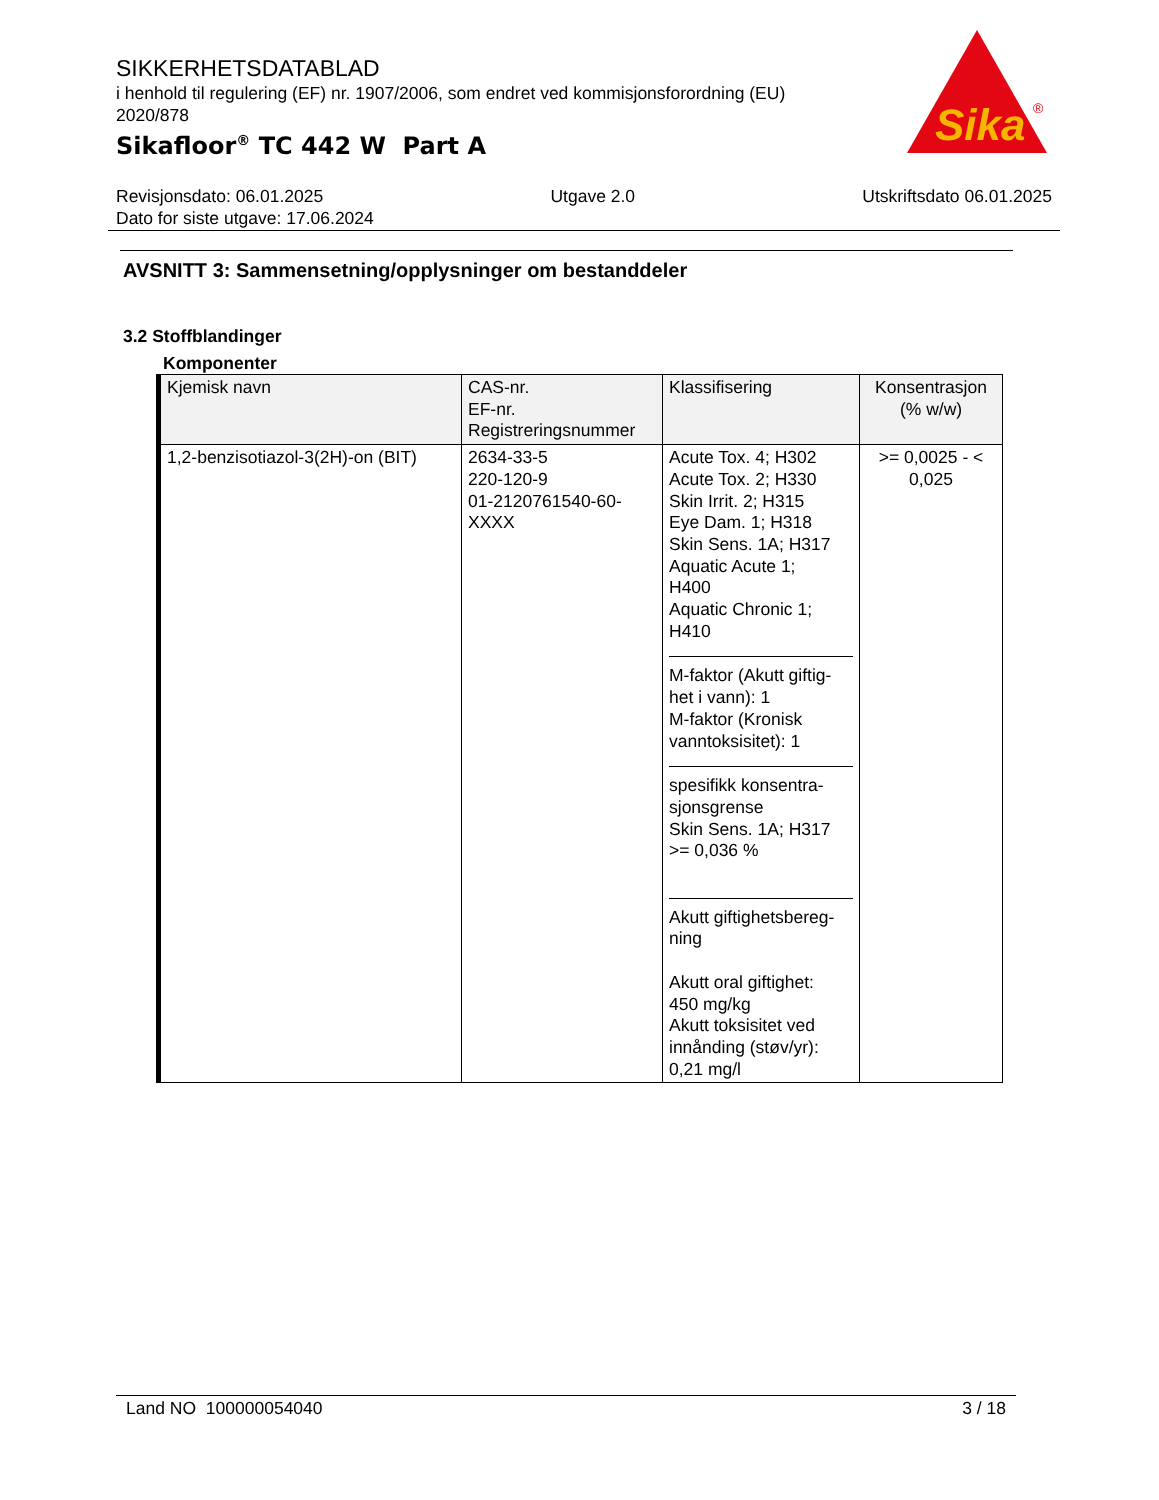SIKKERHETSDATABLAD
i henhold til regulering (EF) nr. 1907/2006, som endret ved kommisjonsforordning (EU) 2020/878
Sikafloor<sup>®</sup> TC 442 W Part A
Sika
®
Revisjonsdato: 06.01.2025 Utgave 2.0 Utskriftsdato 06.01.2025
Dato for siste utgave: 17.06.2024
AVSNITT 3: Sammensetning/opplysninger om bestanddeler
3.2 Stoffblandinger
Komponenter
| Kjemisk navn | CAS-nr. EF-nr. Registreringsnummer | Klassifisering | Konsentrasjon (% w/w) |
| --- | --- | --- | --- |
| 1,2-benzisotiazol-3(2H)-on (BIT) | 2634-33-5 220-120-9 01-2120761540-60- XXXX | Acute Tox. 4; H302 Acute Tox. 2; H330 Skin Irrit. 2; H315 Eye Dam. 1; H318 Skin Sens. 1A; H317 Aquatic Acute 1; H400 Aquatic Chronic 1; H410 M-faktor (Akutt giftig- het i vann): 1 M-faktor (Kronisk vanntoksisitet): 1 spesifikk konsentra- sjonsgrense Skin Sens. 1A; H317 >= 0,036 % Akutt giftighetsbereg- ning Akutt oral giftighet: 450 mg/kg Akutt toksisitet ved innånding (støv/yr): 0,21 mg/l | >= 0,0025 - < 0,025 |
Land NO 100000054040 3 / 18